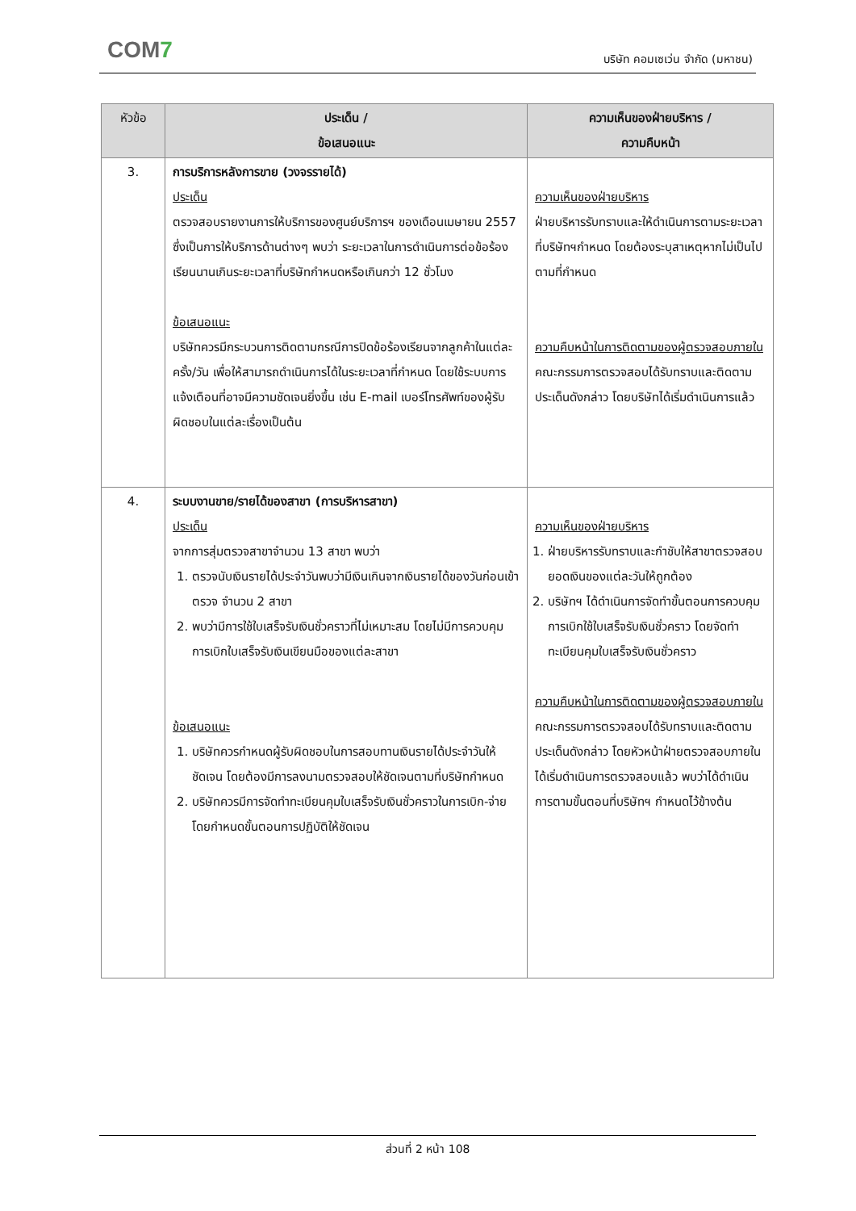COM7 บริษัท คอมเซเว่น จำกัด (มหาชน)
| หัวข้อ | ประเด็น / ข้อเสนอแนะ | ความเห็นของฝ่ายบริหาร / ความคืบหน้า |
| --- | --- | --- |
| 3. | การบริการหลังการขาย (วงจรรายได้) ประเด็น ตรวจสอบรายงานการให้บริการของศูนย์บริการฯ ของเดือนเมษายน 2557 ซึ่งเป็นการให้บริการด้านต่างๆ พบว่า ระยะเวลาในการดำเนินการต่อข้อร้องเรียนนานเกินระยะเวลาที่บริษัทกำหนดหรือเกินกว่า 12 ชั่วโมง ข้อเสนอแนะ บริษัทควรมีกระบวนการติดตามกรณีการปิดข้อร้องเรียนจากลูกค้าในแต่ละครั้ง/วัน เพื่อให้สามารถดำเนินการได้ในระยะเวลาที่กำหนด โดยใช้ระบบการแจ้งเตือนที่อาจมีความชัดเจนยิ่งขึ้น เช่น E-mail เบอร์โทรศัพท์ของผู้รับผิดชอบในแต่ละเรื่องเป็นต้น | ความเห็นของฝ่ายบริหาร ฝ่ายบริหารรับทราบและให้ดำเนินการตามระยะเวลาที่บริษัทฯกำหนด โดยต้องระบุสาเหตุหากไม่เป็นไปตามที่กำหนด ความคืบหน้าในการติดตามของผู้ตรวจสอบภายใน คณะกรรมการตรวจสอบได้รับทราบและติดตามประเด็นดังกล่าว โดยบริษัทได้เริ่มดำเนินการแล้ว |
| 4. | ระบบงานขาย/รายได้ของสาขา (การบริหารสาขา) ประเด็น จากการสุ่มตรวจสาขาจำนวน 13 สาขา พบว่า 1. ตรวจนับเงินรายได้ประจำวันพบว่ามีเงินเกินจากเงินรายได้ของวันก่อนเข้าตรวจ จำนวน 2 สาขา 2. พบว่ามีการใช้ใบเสร็จรับเงินชั่วคราวที่ไม่เหมาะสม โดยไม่มีการควบคุมการเบิกใบเสร็จรับเงินเขียนมือของแต่ละสาขา ข้อเสนอแนะ 1. บริษัทควรกำหนดผู้รับผิดชอบในการสอบทานเงินรายได้ประจำวันให้ชัดเจน โดยต้องมีการลงนามตรวจสอบให้ชัดเจนตามที่บริษัทกำหนด 2. บริษัทควรมีการจัดทำทะเบียนคุมใบเสร็จรับเงินชั่วคราวในการเบิก-จ่าย โดยกำหนดขั้นตอนการปฏิบัติให้ชัดเจน | ความเห็นของฝ่ายบริหาร 1. ฝ่ายบริหารรับทราบและกำชับให้สาขาตรวจสอบยอดเงินของแต่ละวันให้ถูกต้อง 2. บริษัทฯ ได้ดำเนินการจัดทำขั้นตอนการควบคุมการเบิกใช้ใบเสร็จรับเงินชั่วคราว โดยจัดทำทะเบียนคุมใบเสร็จรับเงินชั่วคราว ความคืบหน้าในการติดตามของผู้ตรวจสอบภายใน คณะกรรมการตรวจสอบได้รับทราบและติดตามประเด็นดังกล่าว โดยหัวหน้าฝ่ายตรวจสอบภายในได้เริ่มดำเนินการตรวจสอบแล้ว พบว่าได้ดำเนินการตามขั้นตอนที่บริษัทฯ กำหนดไว้ข้างต้น |
ส่วนที่ 2 หน้า 108